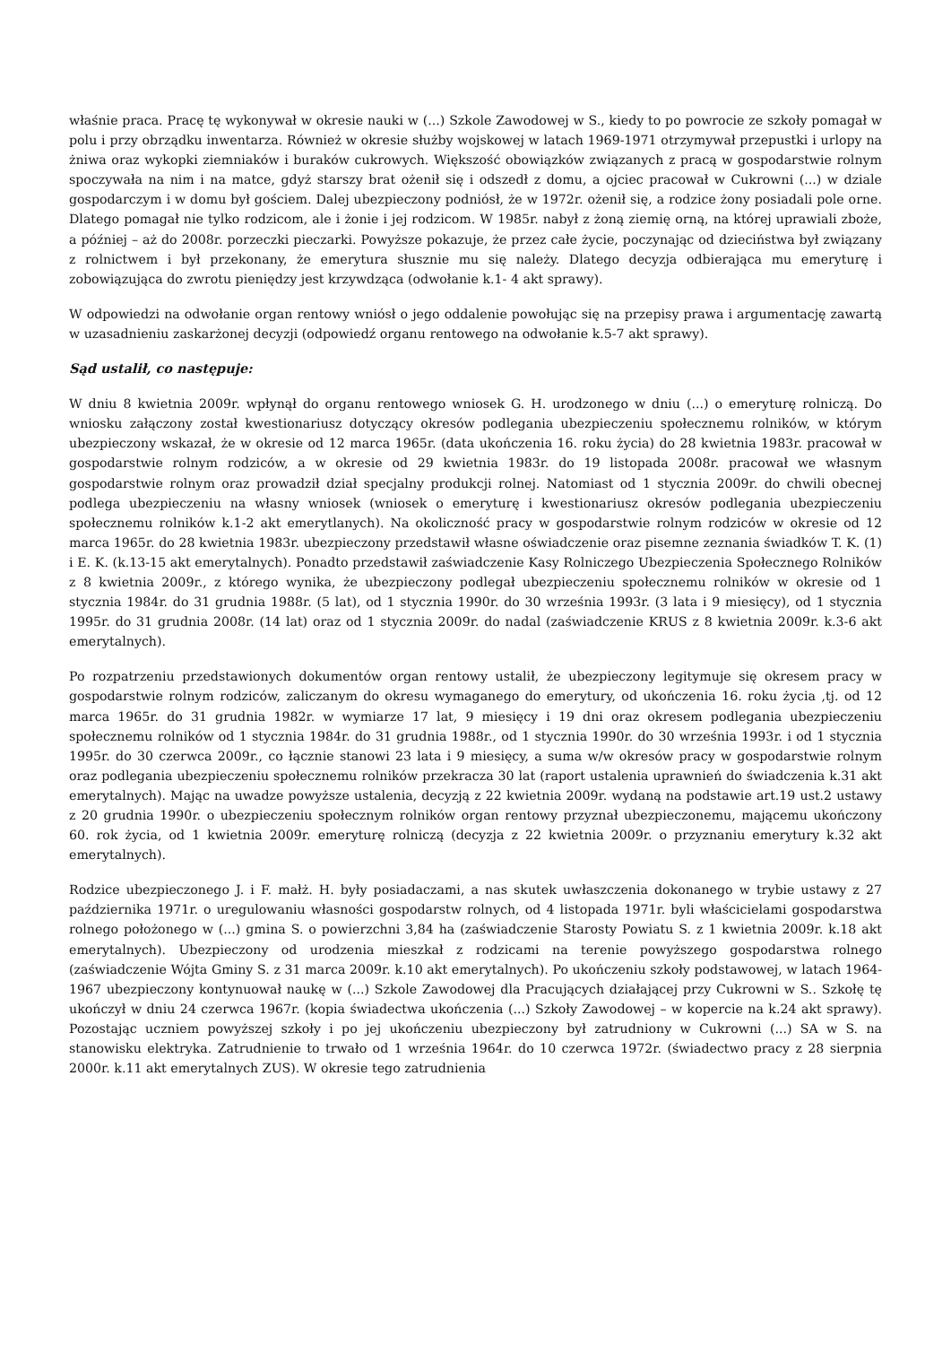właśnie praca. Pracę tę wykonywał w okresie nauki w (...) Szkole Zawodowej w S., kiedy to po powrocie ze szkoły pomagał w polu i przy obrządku inwentarza. Również w okresie służby wojskowej w latach 1969-1971 otrzymywał przepustki i urlopy na żniwa oraz wykopki ziemniaków i buraków cukrowych. Większość obowiązków związanych z pracą w gospodarstwie rolnym spoczywała na nim i na matce, gdyż starszy brat ożenił się i odszedł z domu, a ojciec pracował w Cukrowni (...) w dziale gospodarczym i w domu był gościem. Dalej ubezpieczony podniósł, że w 1972r. ożenił się, a rodzice żony posiadali pole orne. Dlatego pomagał nie tylko rodzicom, ale i żonie i jej rodzicom. W 1985r. nabył z żoną ziemię orną, na której uprawiali zboże, a później – aż do 2008r. porzeczki pieczarki. Powyższe pokazuje, że przez całe życie, poczynając od dzieciństwa był związany z rolnictwem i był przekonany, że emerytura słusznie mu się należy. Dlatego decyzja odbierająca mu emeryturę i zobowiązująca do zwrotu pieniędzy jest krzywdząca (odwołanie k.1- 4 akt sprawy).
W odpowiedzi na odwołanie organ rentowy wniósł o jego oddalenie powołując się na przepisy prawa i argumentację zawartą w uzasadnieniu zaskarżonej decyzji (odpowiedź organu rentowego na odwołanie k.5-7 akt sprawy).
Sąd ustalił, co następuje:
W dniu 8 kwietnia 2009r. wpłynął do organu rentowego wniosek G. H. urodzonego w dniu (...) o emeryturę rolniczą. Do wniosku załączony został kwestionariusz dotyczący okresów podlegania ubezpieczeniu społecznemu rolników, w którym ubezpieczony wskazał, że w okresie od 12 marca 1965r. (data ukończenia 16. roku życia) do 28 kwietnia 1983r. pracował w gospodarstwie rolnym rodziców, a w okresie od 29 kwietnia 1983r. do 19 listopada 2008r. pracował we własnym gospodarstwie rolnym oraz prowadził dział specjalny produkcji rolnej. Natomiast od 1 stycznia 2009r. do chwili obecnej podlega ubezpieczeniu na własny wniosek (wniosek o emeryturę i kwestionariusz okresów podlegania ubezpieczeniu społecznemu rolników k.1-2 akt emerytlanych). Na okoliczność pracy w gospodarstwie rolnym rodziców w okresie od 12 marca 1965r. do 28 kwietnia 1983r. ubezpieczony przedstawił własne oświadczenie oraz pisemne zeznania świadków T. K. (1) i E. K. (k.13-15 akt emerytalnych). Ponadto przedstawił zaświadczenie Kasy Rolniczego Ubezpieczenia Społecznego Rolników z 8 kwietnia 2009r., z którego wynika, że ubezpieczony podlegał ubezpieczeniu społecznemu rolników w okresie od 1 stycznia 1984r. do 31 grudnia 1988r. (5 lat), od 1 stycznia 1990r. do 30 września 1993r. (3 lata i 9 miesięcy), od 1 stycznia 1995r. do 31 grudnia 2008r. (14 lat) oraz od 1 stycznia 2009r. do nadal (zaświadczenie KRUS z 8 kwietnia 2009r. k.3-6 akt emerytalnych).
Po rozpatrzeniu przedstawionych dokumentów organ rentowy ustalił, że ubezpieczony legitymuje się okresem pracy w gospodarstwie rolnym rodziców, zaliczanym do okresu wymaganego do emerytury, od ukończenia 16. roku życia ,tj. od 12 marca 1965r. do 31 grudnia 1982r. w wymiarze 17 lat, 9 miesięcy i 19 dni oraz okresem podlegania ubezpieczeniu społecznemu rolników od 1 stycznia 1984r. do 31 grudnia 1988r., od 1 stycznia 1990r. do 30 września 1993r. i od 1 stycznia 1995r. do 30 czerwca 2009r., co łącznie stanowi 23 lata i 9 miesięcy, a suma w/w okresów pracy w gospodarstwie rolnym oraz podlegania ubezpieczeniu społecznemu rolników przekracza 30 lat (raport ustalenia uprawnień do świadczenia k.31 akt emerytalnych). Mając na uwadze powyższe ustalenia, decyzją z 22 kwietnia 2009r. wydaną na podstawie art.19 ust.2 ustawy z 20 grudnia 1990r. o ubezpieczeniu społecznym rolników organ rentowy przyznał ubezpieczonemu, mającemu ukończony 60. rok życia, od 1 kwietnia 2009r. emeryturę rolniczą (decyzja z 22 kwietnia 2009r. o przyznaniu emerytury k.32 akt emerytalnych).
Rodzice ubezpieczonego J. i F. małż. H. były posiadaczami, a nas skutek uwłaszczenia dokonanego w trybie ustawy z 27 października 1971r. o uregulowaniu własności gospodarstw rolnych, od 4 listopada 1971r. byli właścicielami gospodarstwa rolnego położonego w (...) gmina S. o powierzchni 3,84 ha (zaświadczenie Starosty Powiatu S. z 1 kwietnia 2009r. k.18 akt emerytalnych). Ubezpieczony od urodzenia mieszkał z rodzicami na terenie powyższego gospodarstwa rolnego (zaświadczenie Wójta Gminy S. z 31 marca 2009r. k.10 akt emerytalnych). Po ukończeniu szkoły podstawowej, w latach 1964-1967 ubezpieczony kontynuował naukę w (...) Szkole Zawodowej dla Pracujących działającej przy Cukrowni w S.. Szkołę tę ukończył w dniu 24 czerwca 1967r. (kopia świadectwa ukończenia (...) Szkoły Zawodowej – w kopercie na k.24 akt sprawy). Pozostając uczniem powyższej szkoły i po jej ukończeniu ubezpieczony był zatrudniony w Cukrowni (...) SA w S. na stanowisku elektryka. Zatrudnienie to trwało od 1 września 1964r. do 10 czerwca 1972r. (świadectwo pracy z 28 sierpnia 2000r. k.11 akt emerytalnych ZUS). W okresie tego zatrudnienia